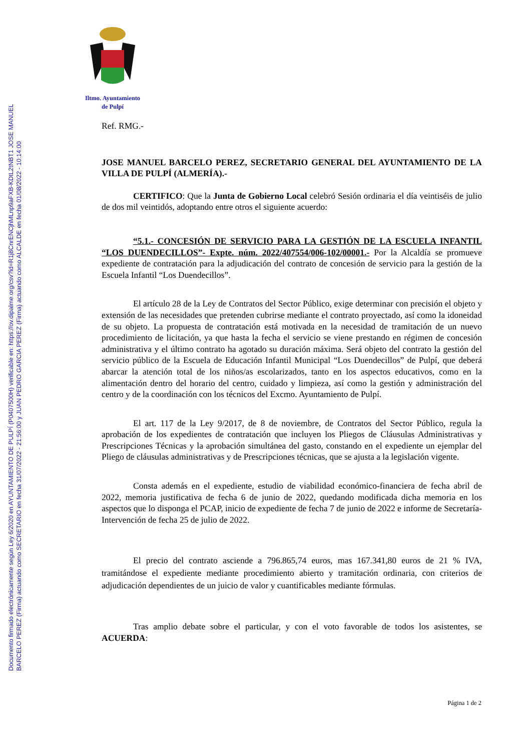Documento firmado electrónicamente según Ley 6/2020 en AYUNTAMIENTO DE PULPÍ (P0407500H) verificable en: https://ov.dipalme.org/csv?id=R1j8CnrENCjhMLnp9aFXB-KDtL2tNBT1 JOSE MANUEL BARCELO PEREZ (Firma) actuando como SECRETARIO en fecha 31/07/2022 - 21:56:00 y JUAN PEDRO GARCIA PEREZ (Firma) actuando como ALCALDE en fecha 01/08/2022 - 10:14:00
Iltmo. Ayuntamiento
de Pulpí
Ref. RMG.-
JOSE MANUEL BARCELO PEREZ, SECRETARIO GENERAL DEL AYUNTAMIENTO DE LA VILLA DE PULPÍ (ALMERÍA).-
CERTIFICO: Que la Junta de Gobierno Local celebró Sesión ordinaria el día veintiséis de julio de dos mil veintidós, adoptando entre otros el siguiente acuerdo:
“5.1.- CONCESIÓN DE SERVICIO PARA LA GESTIÓN DE LA ESCUELA INFANTIL “LOS DUENDECILLOS”- Expte. núm. 2022/407554/006-102/00001.- Por la Alcaldía se promueve expediente de contratación para la adjudicación del contrato de concesión de servicio para la gestión de la Escuela Infantil “Los Duendecillos”.
El artículo 28 de la Ley de Contratos del Sector Público, exige determinar con precisión el objeto y extensión de las necesidades que pretenden cubrirse mediante el contrato proyectado, así como la idoneidad de su objeto. La propuesta de contratación está motivada en la necesidad de tramitación de un nuevo procedimiento de licitación, ya que hasta la fecha el servicio se viene prestando en régimen de concesión administrativa y el último contrato ha agotado su duración máxima. Será objeto del contrato la gestión del servicio público de la Escuela de Educación Infantil Municipal “Los Duendecillos” de Pulpí, que deberá abarcar la atención total de los niños/as escolarizados, tanto en los aspectos educativos, como en la alimentación dentro del horario del centro, cuidado y limpieza, así como la gestión y administración del centro y de la coordinación con los técnicos del Excmo. Ayuntamiento de Pulpí.
El art. 117 de la Ley 9/2017, de 8 de noviembre, de Contratos del Sector Público, regula la aprobación de los expedientes de contratación que incluyen los Pliegos de Cláusulas Administrativas y Prescripciones Técnicas y la aprobación simultánea del gasto, constando en el expediente un ejemplar del Pliego de cláusulas administrativas y de Prescripciones técnicas, que se ajusta a la legislación vigente.
Consta además en el expediente, estudio de viabilidad económico-financiera de fecha abril de 2022, memoria justificativa de fecha 6 de junio de 2022, quedando modificada dicha memoria en los aspectos que lo disponga el PCAP, inicio de expediente de fecha 7 de junio de 2022 e informe de Secretaría-Intervención de fecha 25 de julio de 2022.
El precio del contrato asciende a 796.865,74 euros, mas 167.341,80 euros de 21 % IVA, tramitándose el expediente mediante procedimiento abierto y tramitación ordinaria, con criterios de adjudicación dependientes de un juicio de valor y cuantificables mediante fórmulas.
Tras amplio debate sobre el particular, y con el voto favorable de todos los asistentes, se ACUERDA:
Página 1 de 2